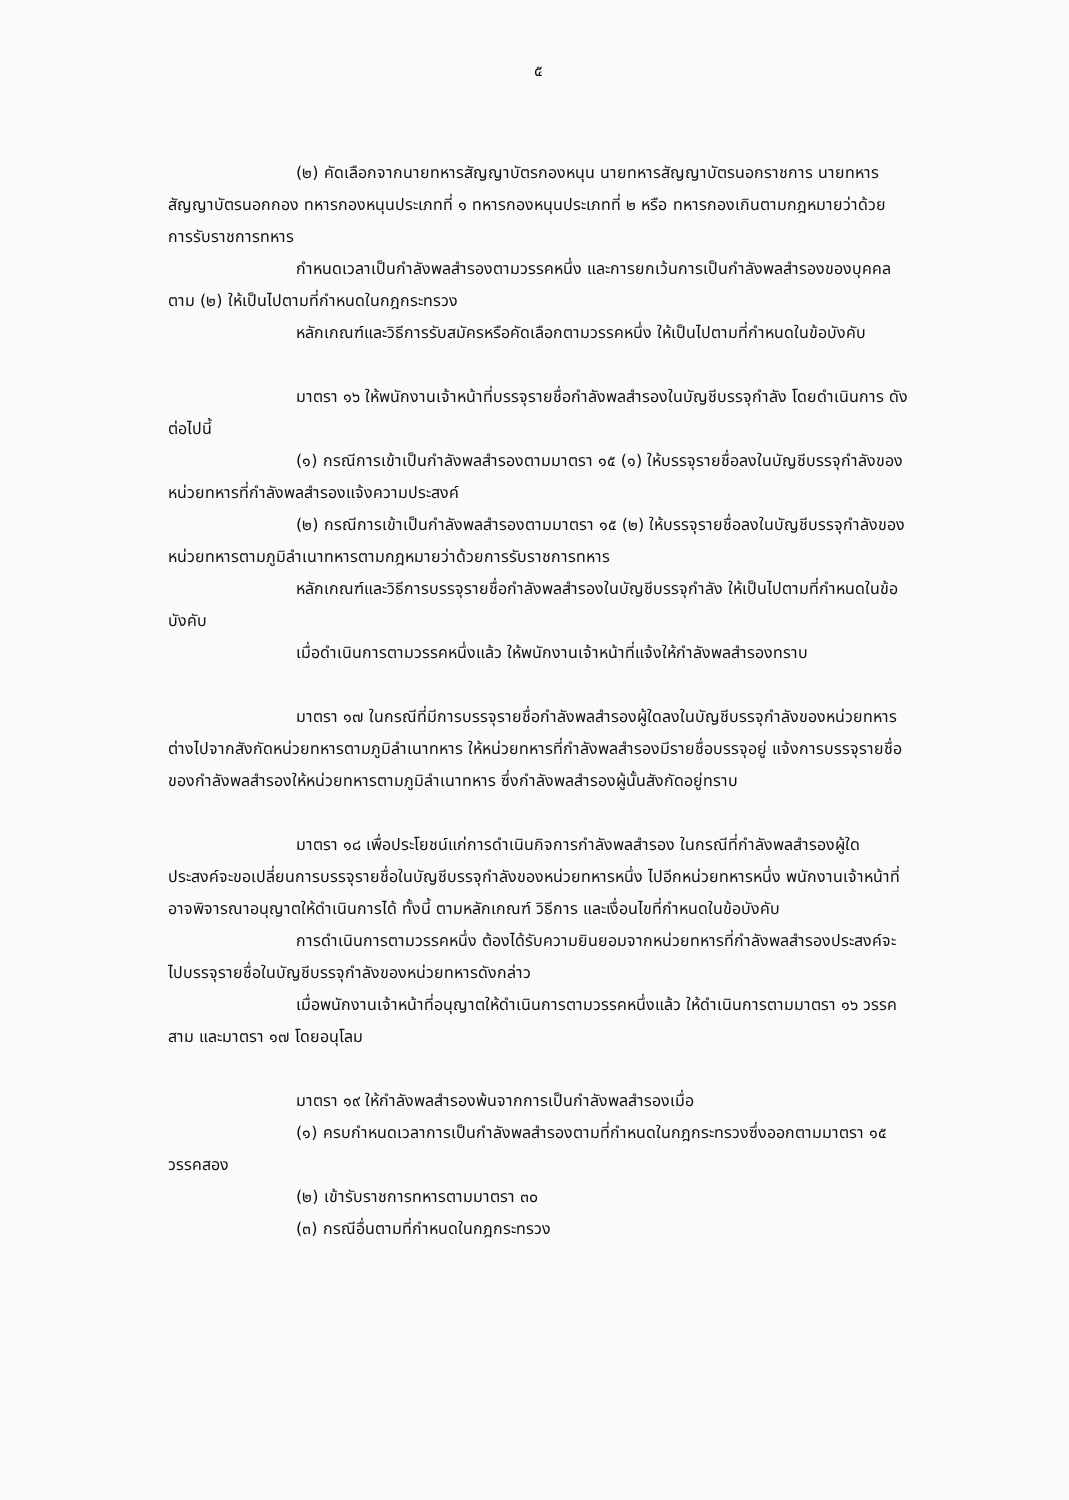๕
(๒) คัดเลือกจากนายทหารสัญญาบัตรกองหนุน นายทหารสัญญาบัตรนอกราชการ นายทหารสัญญาบัตรนอกกอง ทหารกองหนุนประเภทที่ ๑ ทหารกองหนุนประเภทที่ ๒ หรือ ทหารกองเกินตามกฎหมายว่าด้วยการรับราชการทหาร
กำหนดเวลาเป็นกำลังพลสำรองตามวรรคหนึ่ง และการยกเว้นการเป็นกำลังพลสำรองของบุคคลตาม (๒) ให้เป็นไปตามที่กำหนดในกฎกระทรวง
หลักเกณฑ์และวิธีการรับสมัครหรือคัดเลือกตามวรรคหนึ่ง ให้เป็นไปตามที่กำหนดในข้อบังคับ
มาตรา ๑๖ ให้พนักงานเจ้าหน้าที่บรรจุรายชื่อกำลังพลสำรองในบัญชีบรรจุกำลัง โดยดำเนินการ ดังต่อไปนี้
(๑) กรณีการเข้าเป็นกำลังพลสำรองตามมาตรา ๑๕ (๑) ให้บรรจุรายชื่อลงในบัญชีบรรจุกำลังของหน่วยทหารที่กำลังพลสำรองแจ้งความประสงค์
(๒) กรณีการเข้าเป็นกำลังพลสำรองตามมาตรา ๑๕ (๒) ให้บรรจุรายชื่อลงในบัญชีบรรจุกำลังของหน่วยทหารตามภูมิลำเนาทหารตามกฎหมายว่าด้วยการรับราชการทหาร
หลักเกณฑ์และวิธีการบรรจุรายชื่อกำลังพลสำรองในบัญชีบรรจุกำลัง ให้เป็นไปตามที่กำหนดในข้อบังคับ
เมื่อดำเนินการตามวรรคหนึ่งแล้ว ให้พนักงานเจ้าหน้าที่แจ้งให้กำลังพลสำรองทราบ
มาตรา ๑๗ ในกรณีที่มีการบรรจุรายชื่อกำลังพลสำรองผู้ใดลงในบัญชีบรรจุกำลังของหน่วยทหารต่างไปจากสังกัดหน่วยทหารตามภูมิลำเนาทหาร ให้หน่วยทหารที่กำลังพลสำรองมีรายชื่อบรรจุอยู่ แจ้งการบรรจุรายชื่อของกำลังพลสำรองให้หน่วยทหารตามภูมิลำเนาทหาร ซึ่งกำลังพลสำรองผู้นั้นสังกัดอยู่ทราบ
มาตรา ๑๘ เพื่อประโยชน์แก่การดำเนินกิจการกำลังพลสำรอง ในกรณีที่กำลังพลสำรองผู้ใดประสงค์จะขอเปลี่ยนการบรรจุรายชื่อในบัญชีบรรจุกำลังของหน่วยทหารหนึ่ง ไปอีกหน่วยทหารหนึ่ง พนักงานเจ้าหน้าที่อาจพิจารณาอนุญาตให้ดำเนินการได้ ทั้งนี้ ตามหลักเกณฑ์ วิธีการ และเงื่อนไขที่กำหนดในข้อบังคับ
การดำเนินการตามวรรคหนึ่ง ต้องได้รับความยินยอมจากหน่วยทหารที่กำลังพลสำรองประสงค์จะไปบรรจุรายชื่อในบัญชีบรรจุกำลังของหน่วยทหารดังกล่าว
เมื่อพนักงานเจ้าหน้าที่อนุญาตให้ดำเนินการตามวรรคหนึ่งแล้ว ให้ดำเนินการตามมาตรา ๑๖ วรรคสาม และมาตรา ๑๗ โดยอนุโลม
มาตรา ๑๙ ให้กำลังพลสำรองพ้นจากการเป็นกำลังพลสำรองเมื่อ
(๑) ครบกำหนดเวลาการเป็นกำลังพลสำรองตามที่กำหนดในกฎกระทรวงซึ่งออกตามมาตรา ๑๕ วรรคสอง
(๒) เข้ารับราชการทหารตามมาตรา ๓๐
(๓) กรณีอื่นตามที่กำหนดในกฎกระทรวง